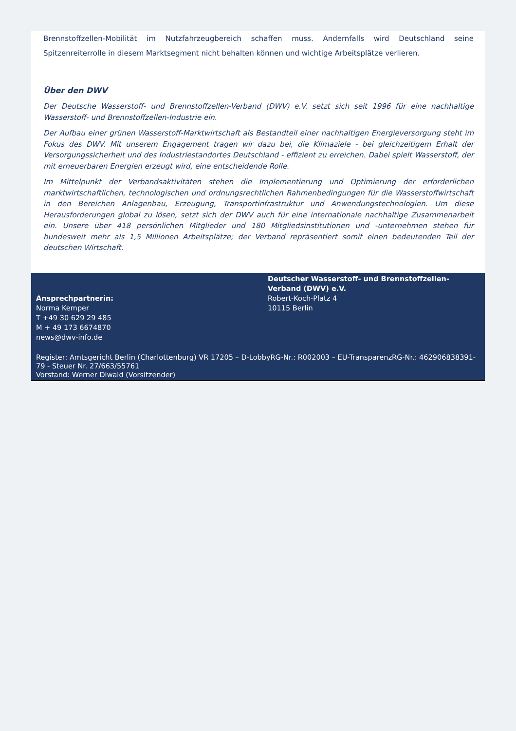Brennstoffzellen-Mobilität im Nutzfahrzeugbereich schaffen muss. Andernfalls wird Deutschland seine Spitzenreiterrolle in diesem Marktsegment nicht behalten können und wichtige Arbeitsplätze verlieren.
Über den DWV
Der Deutsche Wasserstoff- und Brennstoffzellen-Verband (DWV) e.V. setzt sich seit 1996 für eine nachhaltige Wasserstoff- und Brennstoffzellen-Industrie ein.
Der Aufbau einer grünen Wasserstoff-Marktwirtschaft als Bestandteil einer nachhaltigen Energieversorgung steht im Fokus des DWV. Mit unserem Engagement tragen wir dazu bei, die Klimaziele - bei gleichzeitigem Erhalt der Versorgungssicherheit und des Industriestandortes Deutschland - effizient zu erreichen. Dabei spielt Wasserstoff, der mit erneuerbaren Energien erzeugt wird, eine entscheidende Rolle.
Im Mittelpunkt der Verbandsaktivitäten stehen die Implementierung und Optimierung der erforderlichen marktwirtschaftlichen, technologischen und ordnungsrechtlichen Rahmenbedingungen für die Wasserstoffwirtschaft in den Bereichen Anlagenbau, Erzeugung, Transportinfrastruktur und Anwendungstechnologien. Um diese Herausforderungen global zu lösen, setzt sich der DWV auch für eine internationale nachhaltige Zusammenarbeit ein. Unsere über 418 persönlichen Mitglieder und 180 Mitgliedsinstitutionen und -unternehmen stehen für bundesweit mehr als 1,5 Millionen Arbeitsplätze; der Verband repräsentiert somit einen bedeutenden Teil der deutschen Wirtschaft.
Ansprechpartnerin:
Norma Kemper
T +49 30 629 29 485
M + 49 173 6674870
news@dwv-info.de
Deutscher Wasserstoff- und Brennstoffzellen-Verband (DWV) e.V.
Robert-Koch-Platz 4
10115 Berlin
Register: Amtsgericht Berlin (Charlottenburg) VR 17205 – D-LobbyRG-Nr.: R002003 – EU-TransparenzRG-Nr.: 462906838391-79 - Steuer Nr. 27/663/55761
Vorstand: Werner Diwald (Vorsitzender)